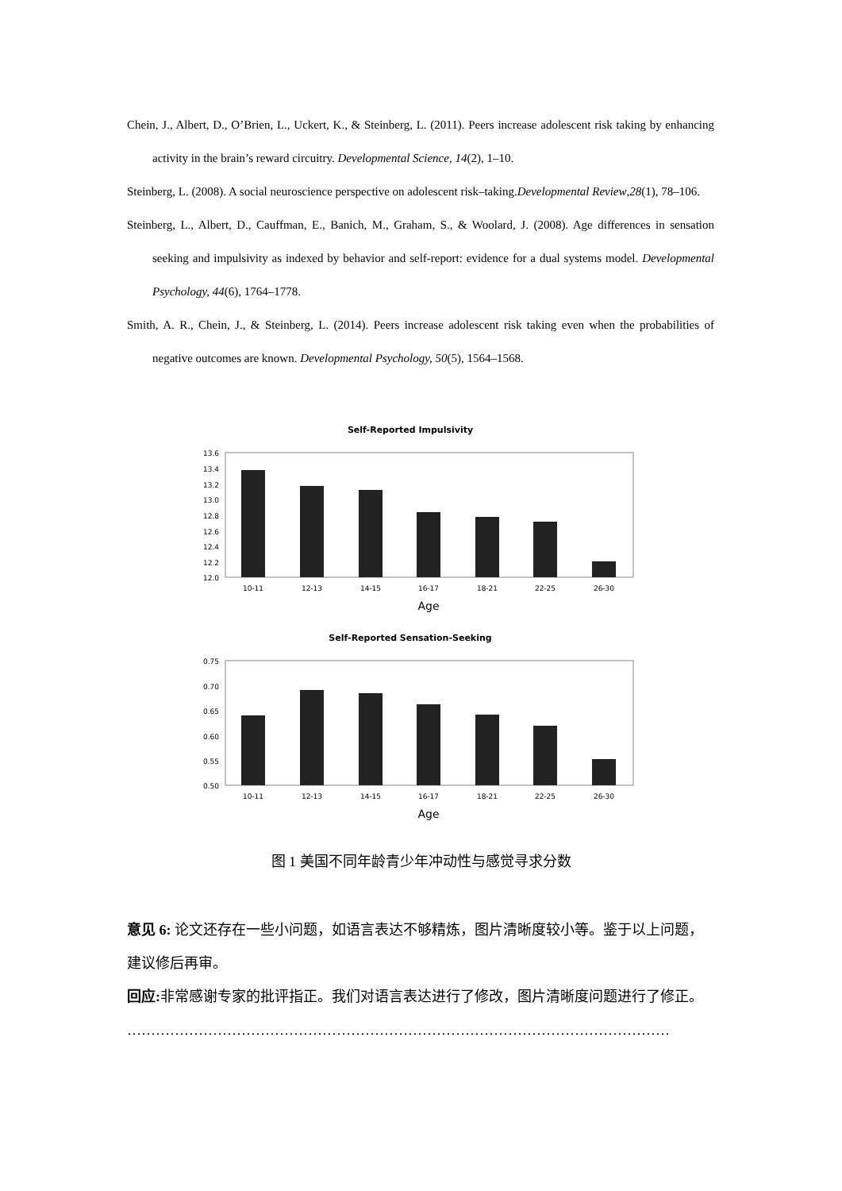Chein, J., Albert, D., O’Brien, L., Uckert, K., & Steinberg, L. (2011). Peers increase adolescent risk taking by enhancing activity in the brain’s reward circuitry. Developmental Science, 14(2), 1–10.
Steinberg, L. (2008). A social neuroscience perspective on adolescent risk–taking.Developmental Review,28(1), 78–106.
Steinberg, L., Albert, D., Cauffman, E., Banich, M., Graham, S., & Woolard, J. (2008). Age differences in sensation seeking and impulsivity as indexed by behavior and self-report: evidence for a dual systems model. Developmental Psychology, 44(6), 1764–1778.
Smith, A. R., Chein, J., & Steinberg, L. (2014). Peers increase adolescent risk taking even when the probabilities of negative outcomes are known. Developmental Psychology, 50(5), 1564–1568.
Self-Reported Impulsivity
13.6
13.4
13.2
13.0
12.8
12.6
12.4
12.2
12.0
10-11
12-13
14-15
16-17
18-21
22-25
26-30
Age
Self-Reported Sensation-Seeking
0.75
0.70
0.65
0.60
0.55
0.50
10-11
12-13
14-15
16-17
18-21
22-25
26-30
Age
图 1 美国不同年龄青少年冲动性与感觉寻求分数
意见 6: 论文还存在一些小问题，如语言表达不够精炼，图片清晰度较小等。鉴于以上问题，建议修后再审。
回应: 非常感谢专家的批评指正。我们对语言表达进行了修改，图片清晰度问题进行了修正。
……………………………………………………………………………………………………